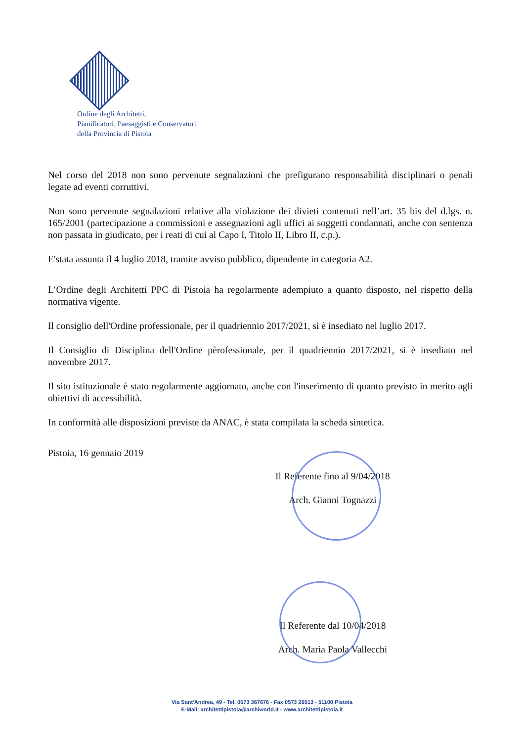Ordine degli Architetti,
Pianificatori, Paesaggisti e Conservatori
della Provincia di Pistoia
Nel corso del 2018 non sono pervenute segnalazioni che prefigurano responsabilità disciplinari o penali legate ad eventi corruttivi.
Non sono pervenute segnalazioni relative alla violazione dei divieti contenuti nell’art. 35 bis del d.lgs. n. 165/2001 (partecipazione a commissioni e assegnazioni agli uffici ai soggetti condannati, anche con sentenza non passata in giudicato, per i reati di cui al Capo I, Titolo II, Libro II, c.p.).
E'stata assunta il 4 luglio 2018, tramite avviso pubblico, dipendente in categoria A2.
L’Ordine degli Architetti PPC di Pistoia ha regolarmente adempiuto a quanto disposto, nel rispetto della normativa vigente.
Il consiglio dell'Ordine professionale, per il quadriennio 2017/2021, si è insediato nel luglio 2017.
Il Consiglio di Disciplina dell'Ordine pèrofessionale, per il quadriennio 2017/2021, si è insediato nel novembre 2017.
Il sito istituzionale è stato regolarmente aggiornato, anche con l'inserimento di quanto previsto in merito agli obiettivi di accessibilità.
In conformità alle disposizioni previste da ANAC, è stata compilata la scheda sintetica.
Pistoia, 16 gennaio 2019
Il Referente fino al 9/04/2018
Arch. Gianni Tognazzi
Il Referente dal 10/04/2018
Arch. Maria Paola Vallecchi
Via Sant'Andrea, 49 - Tel. 0573 367676 - Fax 0573 26513 - 51100 Pistoia
E-Mail: architettipistoia@archiworld.it - www.architettipistoia.it